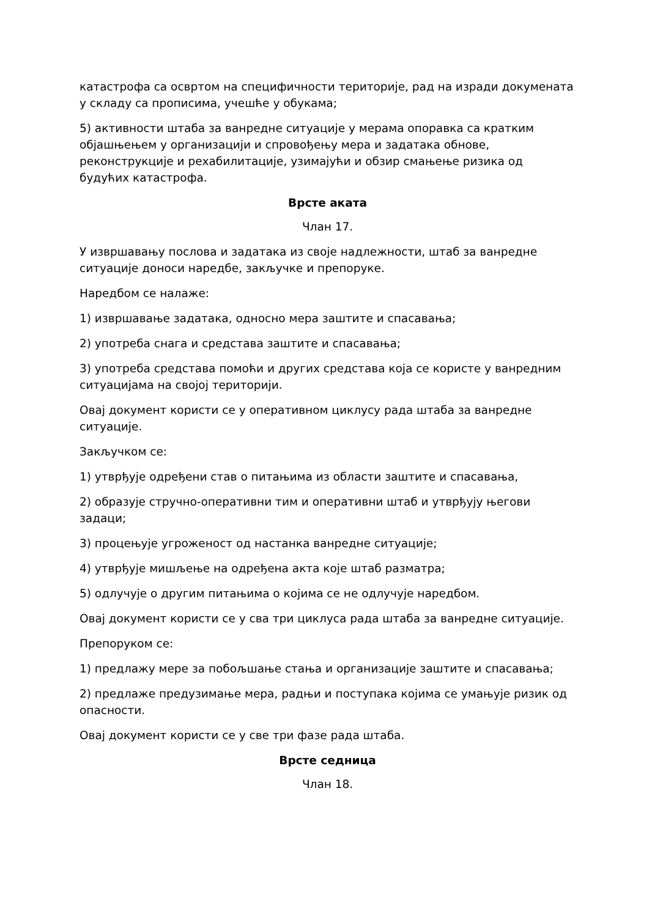катастрофа са освртом на специфичности територије, рад на изради докумената у складу са прописима, учешће у обукама;
5) активности штаба за ванредне ситуације у мерама опоравка са кратким објашњењем у организацији и спровођењу мера и задатака обнове, реконструкције и рехабилитације, узимајући и обзир смањење ризика од будућих катастрофа.
Врсте аката
Члан 17.
У извршавању послова и задатака из своје надлежности, штаб за ванредне ситуације доноси наредбе, закључке и препоруке.
Наредбом се налаже:
1) извршавање задатака, односно мера заштите и спасавања;
2) употреба снага и средстава заштите и спасавања;
3) употреба средстава помоћи и других средстава која се користе у ванредним ситуацијама на својој територији.
Овај документ користи се у оперативном циклусу рада штаба за ванредне ситуације.
Закључком се:
1) утврђује одређени став о питањима из области заштите и спасавања,
2) образује стручно-оперативни тим и оперативни штаб и утврђују његови задаци;
3) процењује угроженост од настанка ванредне ситуације;
4) утврђује мишљење на одређена акта које штаб разматра;
5) одлучује о другим питањима о којима се не одлучује наредбом.
Овај документ користи се у сва три циклуса рада штаба за ванредне ситуације.
Препоруком се:
1) предлажу мере за побољшање стања и организације заштите и спасавања;
2) предлаже предузимање мера, радњи и поступака којима се умањује ризик од опасности.
Овај документ користи се у све три фазе рада штаба.
Врсте седница
Члан 18.